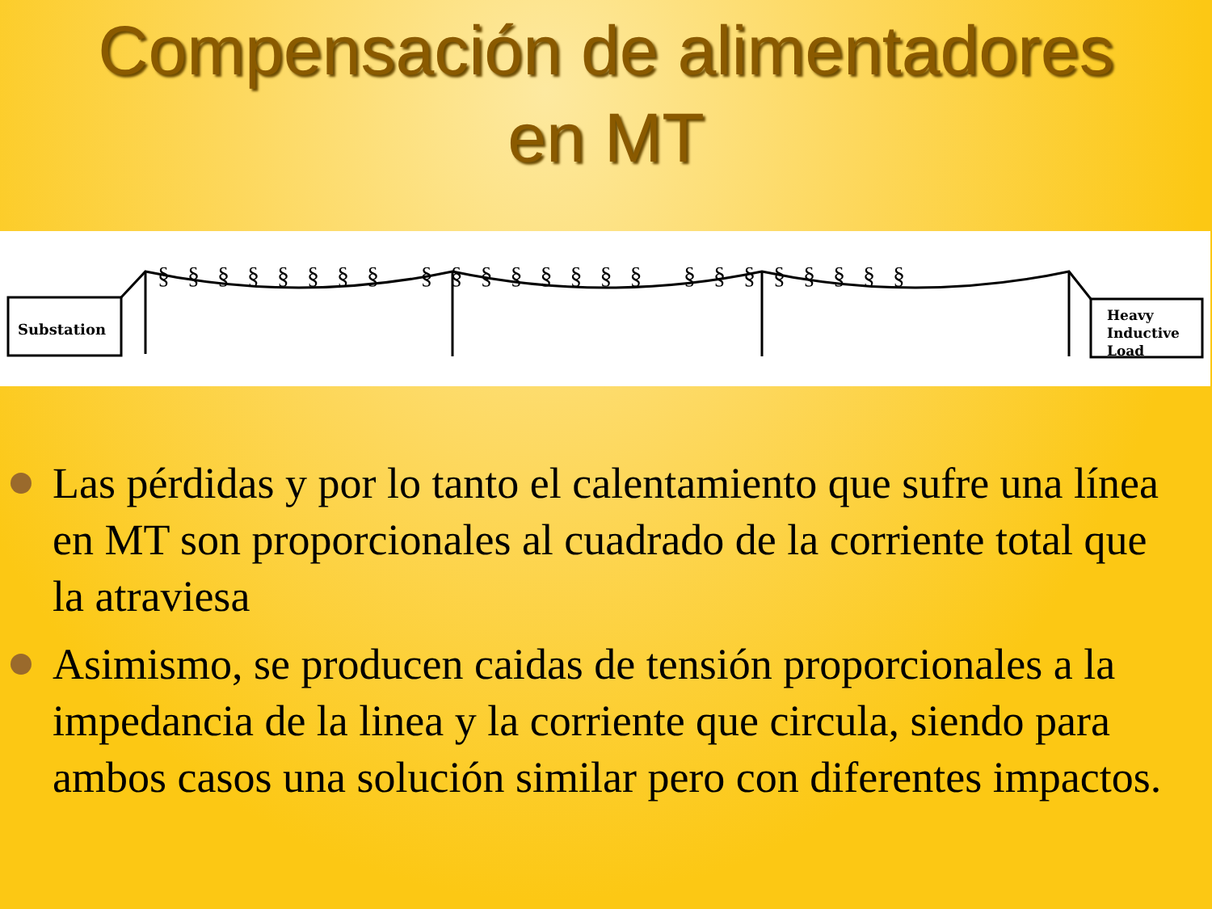Compensación de alimentadores
en MT
Substation
Heavy
Inductive
Load
§§§§§§§§ §§§§§§§§ §§§§§§§§
Las pérdidas y por lo tanto el calentamiento que sufre una línea en MT son proporcionales al cuadrado de la corriente total que la atraviesa
Asimismo, se producen caidas de tensión proporcionales a la impedancia de la linea y la corriente que circula, siendo para ambos casos una solución similar pero con diferentes impactos.